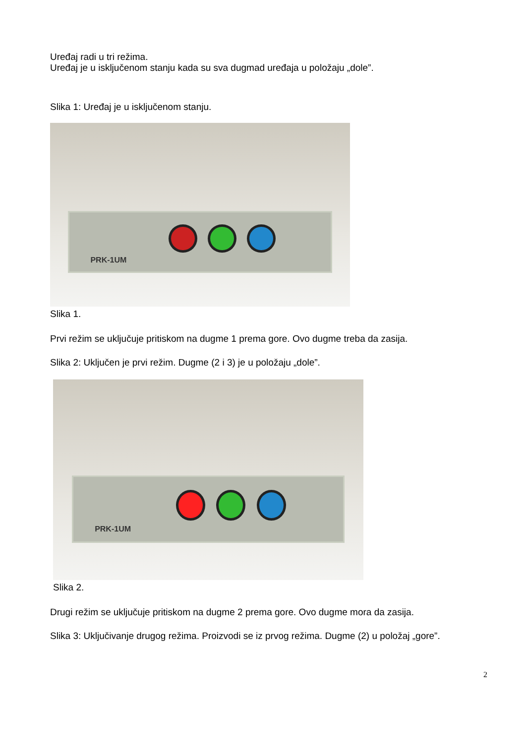Uređaj radi u tri režima.
Uređaj je u isključenom stanju kada su sva dugmad uređaja u položaju „dole”.
Slika 1: Uređaj je u isključenom stanju.
PRK-1UM
Slika 1.
Prvi režim se uključuje pritiskom na dugme 1 prema gore. Ovo dugme treba da zasija.
Slika 2: Uključen je prvi režim. Dugme (2 i 3) je u položaju „dole”.
PRK-1UM
Slika 2.
Drugi režim se uključuje pritiskom na dugme 2 prema gore. Ovo dugme mora da zasija.
Slika 3: Uključivanje drugog režima. Proizvodi se iz prvog režima. Dugme (2) u položaj „gore”.
2